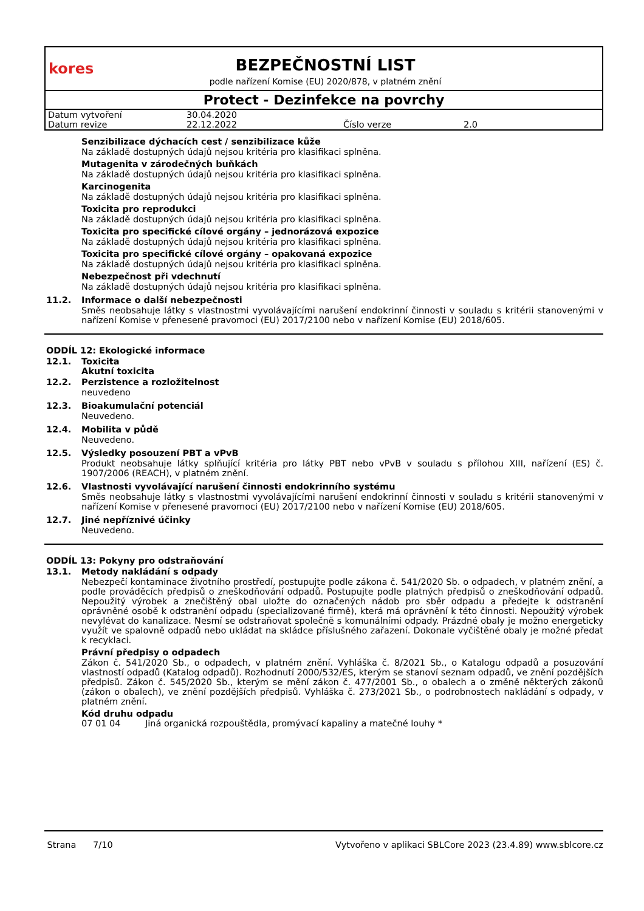kores
BEZPEČNOSTNÍ LIST
podle nařízení Komise (EU) 2020/878, v platném znění
Protect - Dezinfekce na povrchy
| Datum vytvoření | 30.04.2020 | | |
| Datum revize | 22.12.2022 | Číslo verze | 2.0 |
Senzibilizace dýchacích cest / senzibilizace kůže
Na základě dostupných údajů nejsou kritéria pro klasifikaci splněna.
Mutagenita v zárodečných buňkách
Na základě dostupných údajů nejsou kritéria pro klasifikaci splněna.
Karcinogenita
Na základě dostupných údajů nejsou kritéria pro klasifikaci splněna.
Toxicita pro reprodukci
Na základě dostupných údajů nejsou kritéria pro klasifikaci splněna.
Toxicita pro specifické cílové orgány – jednorázová expozice
Na základě dostupných údajů nejsou kritéria pro klasifikaci splněna.
Toxicita pro specifické cílové orgány – opakovaná expozice
Na základě dostupných údajů nejsou kritéria pro klasifikaci splněna.
Nebezpečnost při vdechnutí
Na základě dostupných údajů nejsou kritéria pro klasifikaci splněna.
11.2. Informace o další nebezpečnosti
Směs neobsahuje látky s vlastnostmi vyvolávajícími narušení endokrinní činnosti v souladu s kritérii stanovenými v nařízení Komise v přenesené pravomoci (EU) 2017/2100 nebo v nařízení Komise (EU) 2018/605.
ODDÍL 12: Ekologické informace
12.1. Toxicita
Akutní toxicita
12.2. Perzistence a rozložitelnost
neuvedeno
12.3. Bioakumulační potenciál
Neuvedeno.
12.4. Mobilita v půdě
Neuvedeno.
12.5. Výsledky posouzení PBT a vPvB
Produkt neobsahuje látky splňující kritéria pro látky PBT nebo vPvB v souladu s přílohou XIII, nařízení (ES) č. 1907/2006 (REACH), v platném znění.
12.6. Vlastnosti vyvolávající narušení činnosti endokrinního systému
Směs neobsahuje látky s vlastnostmi vyvolávajícími narušení endokrinní činnosti v souladu s kritérii stanovenými v nařízení Komise v přenesené pravomoci (EU) 2017/2100 nebo v nařízení Komise (EU) 2018/605.
12.7. Jiné nepříznivé účinky
Neuvedeno.
ODDÍL 13: Pokyny pro odstraňování
13.1. Metody nakládání s odpady
Nebezpečí kontaminace životního prostředí, postupujte podle zákona č. 541/2020 Sb. o odpadech, v platném znění, a podle prováděcích předpisů o zneškodňování odpadů. Postupujte podle platných předpisů o zneškodňování odpadů. Nepoužitý výrobek a znečištěný obal uložte do označených nádob pro sběr odpadu a předejte k odstranění oprávněné osobě k odstranění odpadu (specializované firmě), která má oprávnění k této činnosti. Nepoužitý výrobek nevylévat do kanalizace. Nesmí se odstraňovat společně s komunálními odpady. Prázdné obaly je možno energeticky využít ve spalovně odpadů nebo ukládat na skládce příslušného zařazení. Dokonale vyčištěné obaly je možné předat k recyklaci.
Právní předpisy o odpadech
Zákon č. 541/2020 Sb., o odpadech, v platném znění. Vyhláška č. 8/2021 Sb., o Katalogu odpadů a posuzování vlastností odpadů (Katalog odpadů). Rozhodnutí 2000/532/ES, kterým se stanoví seznam odpadů, ve znění pozdějších předpisů. Zákon č. 545/2020 Sb., kterým se mění zákon č. 477/2001 Sb., o obalech a o změně některých zákonů (zákon o obalech), ve znění pozdějších předpisů. Vyhláška č. 273/2021 Sb., o podrobnostech nakládání s odpady, v platném znění.
Kód druhu odpadu
| 07 01 04 | Jiná organická rozpouštědla, promývací kapaliny a matečné louhy * |
Strana 7/10 Vytvořeno v aplikaci SBLCore 2023 (23.4.89) www.sblcore.cz